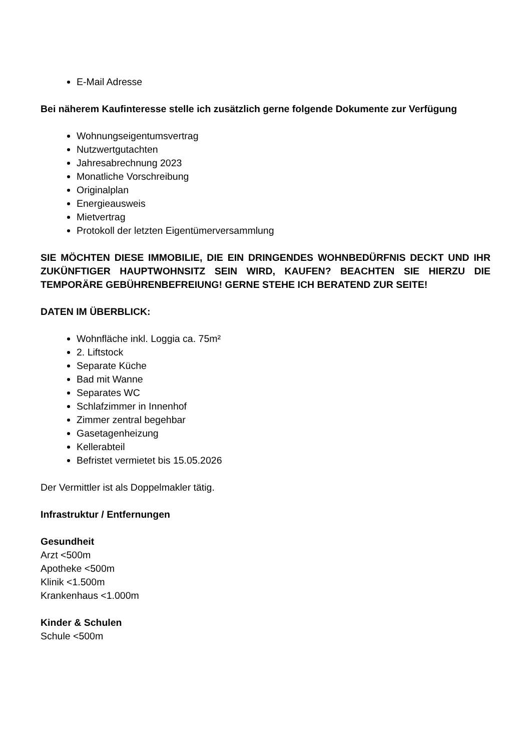E-Mail Adresse
Bei näherem Kaufinteresse stelle ich zusätzlich gerne folgende Dokumente zur Verfügung
Wohnungseigentumsvertrag
Nutzwertgutachten
Jahresabrechnung 2023
Monatliche Vorschreibung
Originalplan
Energieausweis
Mietvertrag
Protokoll der letzten Eigentümerversammlung
SIE MÖCHTEN DIESE IMMOBILIE, DIE EIN DRINGENDES WOHNBEDÜRFNIS DECKT UND IHR ZUKÜNFTIGER HAUPTWOHNSITZ SEIN WIRD, KAUFEN? BEACHTEN SIE HIERZU DIE TEMPORÄRE GEBÜHRENBEFREIUNG! GERNE STEHE ICH BERATEND ZUR SEITE!
DATEN IM ÜBERBLICK:
Wohnfläche inkl. Loggia ca. 75m²
2. Liftstock
Separate Küche
Bad mit Wanne
Separates WC
Schlafzimmer in Innenhof
Zimmer zentral begehbar
Gasetagenheizung
Kellerabteil
Befristet vermietet bis 15.05.2026
Der Vermittler ist als Doppelmakler tätig.
Infrastruktur / Entfernungen
Gesundheit
Arzt <500m
Apotheke <500m
Klinik <1.500m
Krankenhaus <1.000m
Kinder & Schulen
Schule <500m